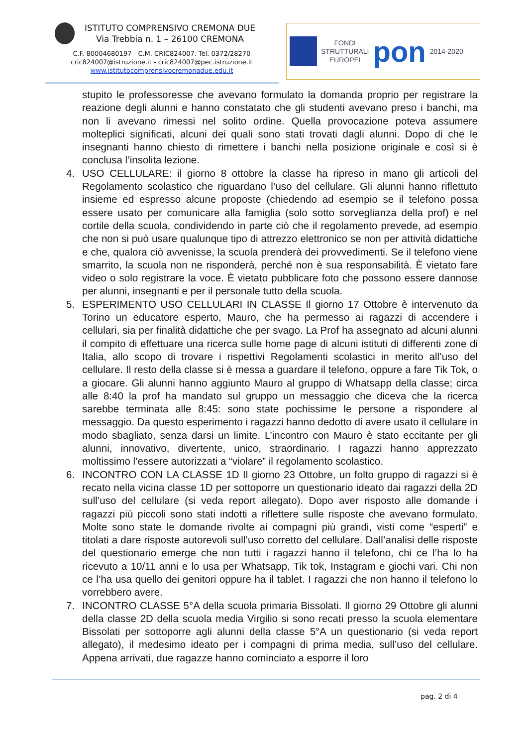ISTITUTO COMPRENSIVO CREMONA DUE
Via Trebbia n. 1 – 26100 CREMONA
C.F. 80004680197 - C.M. CRIC824007. Tel. 0372/28270
cric824007@istruzione.it - cric824007@pec.istruzione.it
www.istitutocomprensivocremonadue.edu.it
FONDI
STRUTTURALI
EUROPEI
pon
2014-2020
stupito le professoresse che avevano formulato la domanda proprio per registrare la reazione degli alunni e hanno constatato che gli studenti avevano preso i banchi, ma non li avevano rimessi nel solito ordine. Quella provocazione poteva assumere molteplici significati, alcuni dei quali sono stati trovati dagli alunni. Dopo di che le insegnanti hanno chiesto di rimettere i banchi nella posizione originale e così si è conclusa l’insolita lezione.
4. USO CELLULARE: il giorno 8 ottobre la classe ha ripreso in mano gli articoli del Regolamento scolastico che riguardano l’uso del cellulare. Gli alunni hanno riflettuto insieme ed espresso alcune proposte (chiedendo ad esempio se il telefono possa essere usato per comunicare alla famiglia (solo sotto sorveglianza della prof) e nel cortile della scuola, condividendo in parte ciò che il regolamento prevede, ad esempio che non si può usare qualunque tipo di attrezzo elettronico se non per attività didattiche e che, qualora ciò avvenisse, la scuola prenderà dei provvedimenti. Se il telefono viene smarrito, la scuola non ne risponderà, perché non è sua responsabilità. È vietato fare video o solo registrare la voce. È vietato pubblicare foto che possono essere dannose per alunni, insegnanti e per il personale tutto della scuola.
5. ESPERIMENTO USO CELLULARI IN CLASSE Il giorno 17 Ottobre è intervenuto da Torino un educatore esperto, Mauro, che ha permesso ai ragazzi di accendere i cellulari, sia per finalità didattiche che per svago. La Prof ha assegnato ad alcuni alunni il compito di effettuare una ricerca sulle home page di alcuni istituti di differenti zone di Italia, allo scopo di trovare i rispettivi Regolamenti scolastici in merito all’uso del cellulare. Il resto della classe si è messa a guardare il telefono, oppure a fare Tik Tok, o a giocare. Gli alunni hanno aggiunto Mauro al gruppo di Whatsapp della classe; circa alle 8:40 la prof ha mandato sul gruppo un messaggio che diceva che la ricerca sarebbe terminata alle 8:45: sono state pochissime le persone a rispondere al messaggio. Da questo esperimento i ragazzi hanno dedotto di avere usato il cellulare in modo sbagliato, senza darsi un limite. L’incontro con Mauro è stato eccitante per gli alunni, innovativo, divertente, unico, straordinario. I ragazzi hanno apprezzato moltissimo l’essere autorizzati a “violare” il regolamento scolastico.
6. INCONTRO CON LA CLASSE 1D Il giorno 23 Ottobre, un folto gruppo di ragazzi si è recato nella vicina classe 1D per sottoporre un questionario ideato dai ragazzi della 2D sull’uso del cellulare (si veda report allegato). Dopo aver risposto alle domande i ragazzi più piccoli sono stati indotti a riflettere sulle risposte che avevano formulato. Molte sono state le domande rivolte ai compagni più grandi, visti come “esperti” e titolati a dare risposte autorevoli sull’uso corretto del cellulare. Dall’analisi delle risposte del questionario emerge che non tutti i ragazzi hanno il telefono, chi ce l’ha lo ha ricevuto a 10/11 anni e lo usa per Whatsapp, Tik tok, Instagram e giochi vari. Chi non ce l’ha usa quello dei genitori oppure ha il tablet. I ragazzi che non hanno il telefono lo vorrebbero avere.
7. INCONTRO CLASSE 5°A della scuola primaria Bissolati. Il giorno 29 Ottobre gli alunni della classe 2D della scuola media Virgilio si sono recati presso la scuola elementare Bissolati per sottoporre agli alunni della classe 5°A un questionario (si veda report allegato), il medesimo ideato per i compagni di prima media, sull’uso del cellulare. Appena arrivati, due ragazze hanno cominciato a esporre il loro
pag. 2 di 4